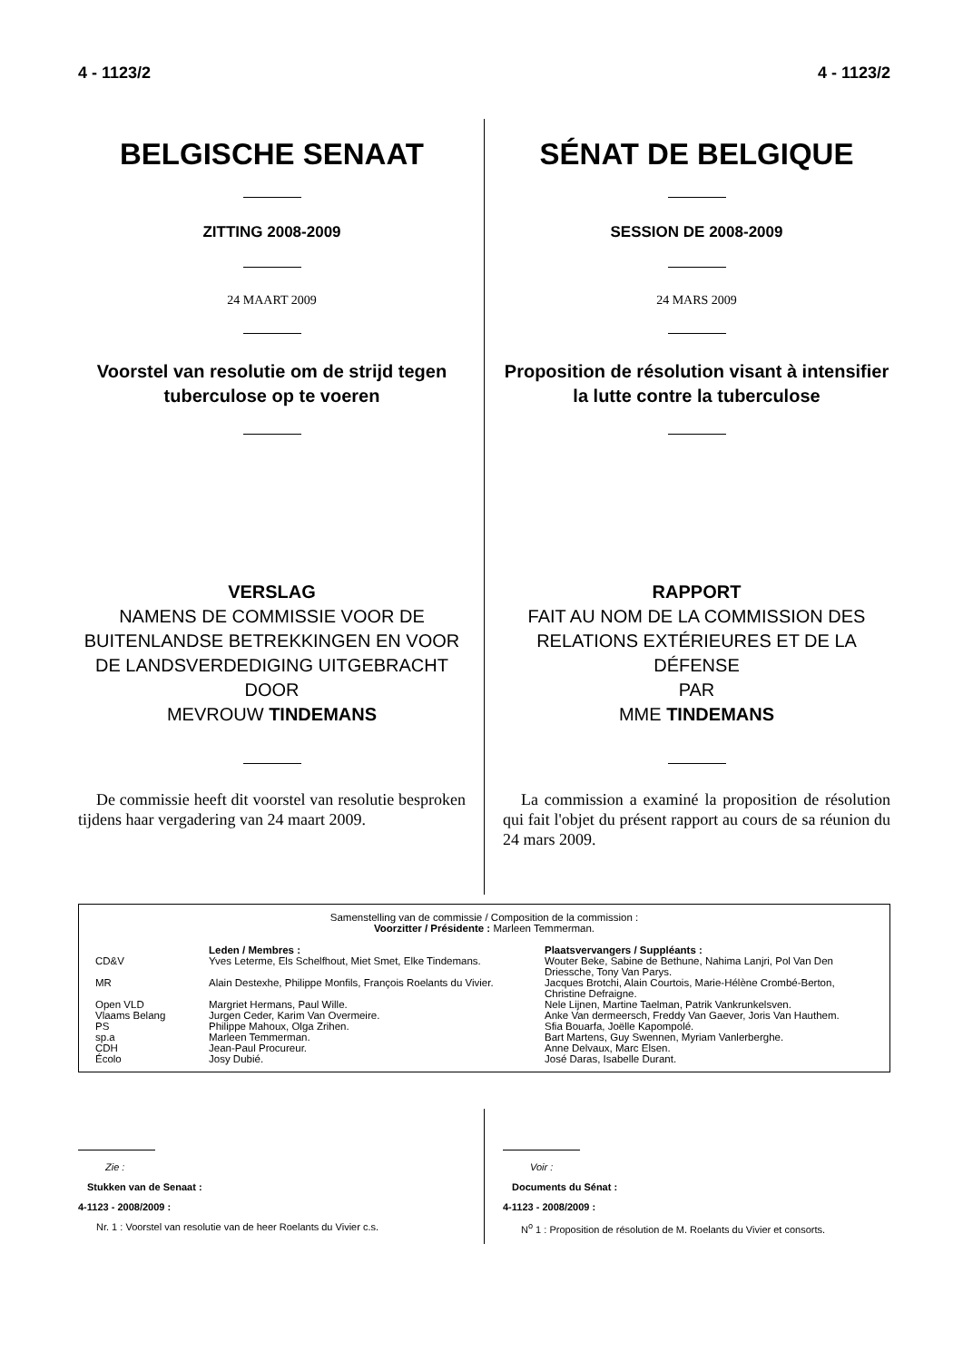4 - 1123/2 4 - 1123/2
BELGISCHE SENAAT
ZITTING 2008-2009
24 MAART 2009
Voorstel van resolutie om de strijd tegen tuberculose op te voeren
VERSLAG
NAMENS DE COMMISSIE VOOR DE BUITENLANDSE BETREKKINGEN EN VOOR DE LANDSVERDEDIGING UITGEBRACHT DOOR
MEVROUW TINDEMANS
De commissie heeft dit voorstel van resolutie besproken tijdens haar vergadering van 24 maart 2009.
SÉNAT DE BELGIQUE
SESSION DE 2008-2009
24 MARS 2009
Proposition de résolution visant à intensifier la lutte contre la tuberculose
RAPPORT
FAIT AU NOM DE LA COMMISSION DES RELATIONS EXTÉRIEURES ET DE LA DÉFENSE
PAR
MME TINDEMANS
La commission a examiné la proposition de résolution qui fait l'objet du présent rapport au cours de sa réunion du 24 mars 2009.
Samenstelling van de commissie / Composition de la commission :
Voorzitter / Présidente : Marleen Temmerman.
| | Leden / Membres : | Plaatsvervangers / Suppléants : |
| --- | --- | --- |
| CD&V | Yves Leterme, Els Schelfhout, Miet Smet, Elke Tindemans. | Wouter Beke, Sabine de Bethune, Nahima Lanjri, Pol Van Den Driessche, Tony Van Parys. |
| MR | Alain Destexhe, Philippe Monfils, François Roelants du Vivier. | Jacques Brotchi, Alain Courtois, Marie-Hélène Crombé-Berton, Christine Defraigne. |
| Open VLD | Margriet Hermans, Paul Wille. | Nele Lijnen, Martine Taelman, Patrik Vankrunkelsven. |
| Vlaams Belang | Jurgen Ceder, Karim Van Overmeire. | Anke Van dermeersch, Freddy Van Gaever, Joris Van Hauthem. |
| PS | Philippe Mahoux, Olga Zrihen. | Sfia Bouarfa, Joëlle Kapompolé. |
| sp.a | Marleen Temmerman. | Bart Martens, Guy Swennen, Myriam Vanlerberghe. |
| CDH | Jean-Paul Procureur. | Anne Delvaux, Marc Elsen. |
| Écolo | Josy Dubié. | José Daras, Isabelle Durant. |
Zie :
Stukken van de Senaat :
4-1123 - 2008/2009 :
Nr. 1 : Voorstel van resolutie van de heer Roelants du Vivier c.s.
Voir :
Documents du Sénat :
4-1123 - 2008/2009 :
N<sup>o</sup> 1 : Proposition de résolution de M. Roelants du Vivier et consorts.